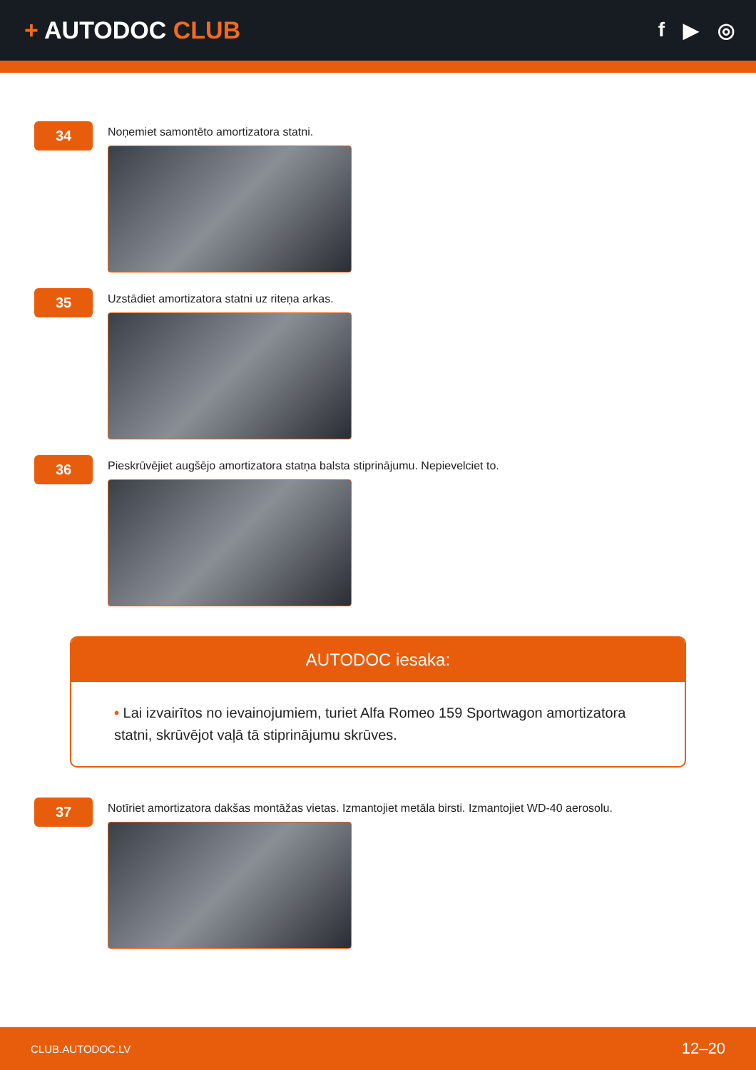+ AUTODOC CLUB
f ▶ ◎
34
Noņemiet samontēto amortizatora statni.
35
Uzstādiet amortizatora statni uz riteņa arkas.
36
Pieskrūvējiet augšējo amortizatora statņa balsta stiprinājumu. Nepievelciet to.
AUTODOC iesaka:
• Lai izvairītos no ievainojumiem, turiet Alfa Romeo 159 Sportwagon amortizatora statni, skrūvējot vaļā tā stiprinājumu skrūves.
37
Notīriet amortizatora dakšas montāžas vietas. Izmantojiet metāla birsti. Izmantojiet WD-40 aerosolu.
CLUB.AUTODOC.LV 12–20